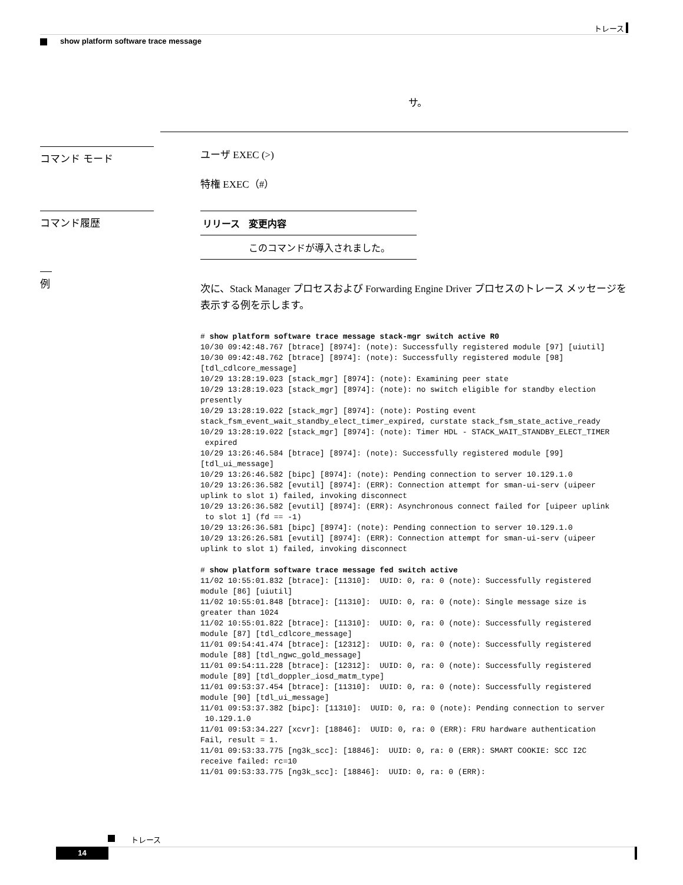トレース
show platform software trace message
サ。
コマンド モード
ユーザ EXEC (>)
特権 EXEC（#）
コマンド履歴
| リリース | 変更内容 |
| --- | --- |
| | このコマンドが導入されました。 |
例
次に、Stack Manager プロセスおよび Forwarding Engine Driver プロセスのトレース メッセージを表示する例を示します。
# show platform software trace message stack-mgr switch active R0
10/30 09:42:48.767 [btrace] [8974]: (note): Successfully registered module [97] [uiutil]
10/30 09:42:48.762 [btrace] [8974]: (note): Successfully registered module [98]
[tdl_cdlcore_message]
10/29 13:28:19.023 [stack_mgr] [8974]: (note): Examining peer state
10/29 13:28:19.023 [stack_mgr] [8974]: (note): no switch eligible for standby election
presently
10/29 13:28:19.022 [stack_mgr] [8974]: (note): Posting event
stack_fsm_event_wait_standby_elect_timer_expired, curstate stack_fsm_state_active_ready
10/29 13:28:19.022 [stack_mgr] [8974]: (note): Timer HDL - STACK_WAIT_STANDBY_ELECT_TIMER
 expired
10/29 13:26:46.584 [btrace] [8974]: (note): Successfully registered module [99]
[tdl_ui_message]
10/29 13:26:46.582 [bipc] [8974]: (note): Pending connection to server 10.129.1.0
10/29 13:26:36.582 [evutil] [8974]: (ERR): Connection attempt for sman-ui-serv (uipeer
uplink to slot 1) failed, invoking disconnect
10/29 13:26:36.582 [evutil] [8974]: (ERR): Asynchronous connect failed for [uipeer uplink
 to slot 1] (fd == -1)
10/29 13:26:36.581 [bipc] [8974]: (note): Pending connection to server 10.129.1.0
10/29 13:26:26.581 [evutil] [8974]: (ERR): Connection attempt for sman-ui-serv (uipeer
uplink to slot 1) failed, invoking disconnect
# show platform software trace message fed switch active
11/02 10:55:01.832 [btrace]: [11310]:  UUID: 0, ra: 0 (note): Successfully registered
module [86] [uiutil]
11/02 10:55:01.848 [btrace]: [11310]:  UUID: 0, ra: 0 (note): Single message size is
greater than 1024
11/02 10:55:01.822 [btrace]: [11310]:  UUID: 0, ra: 0 (note): Successfully registered
module [87] [tdl_cdlcore_message]
11/01 09:54:41.474 [btrace]: [12312]:  UUID: 0, ra: 0 (note): Successfully registered
module [88] [tdl_ngwc_gold_message]
11/01 09:54:11.228 [btrace]: [12312]:  UUID: 0, ra: 0 (note): Successfully registered
module [89] [tdl_doppler_iosd_matm_type]
11/01 09:53:37.454 [btrace]: [11310]:  UUID: 0, ra: 0 (note): Successfully registered
module [90] [tdl_ui_message]
11/01 09:53:37.382 [bipc]: [11310]:  UUID: 0, ra: 0 (note): Pending connection to server
 10.129.1.0
11/01 09:53:34.227 [xcvr]: [18846]:  UUID: 0, ra: 0 (ERR): FRU hardware authentication
Fail, result = 1.
11/01 09:53:33.775 [ng3k_scc]: [18846]:  UUID: 0, ra: 0 (ERR): SMART COOKIE: SCC I2C
receive failed: rc=10
11/01 09:53:33.775 [ng3k_scc]: [18846]:  UUID: 0, ra: 0 (ERR):
トレース
14